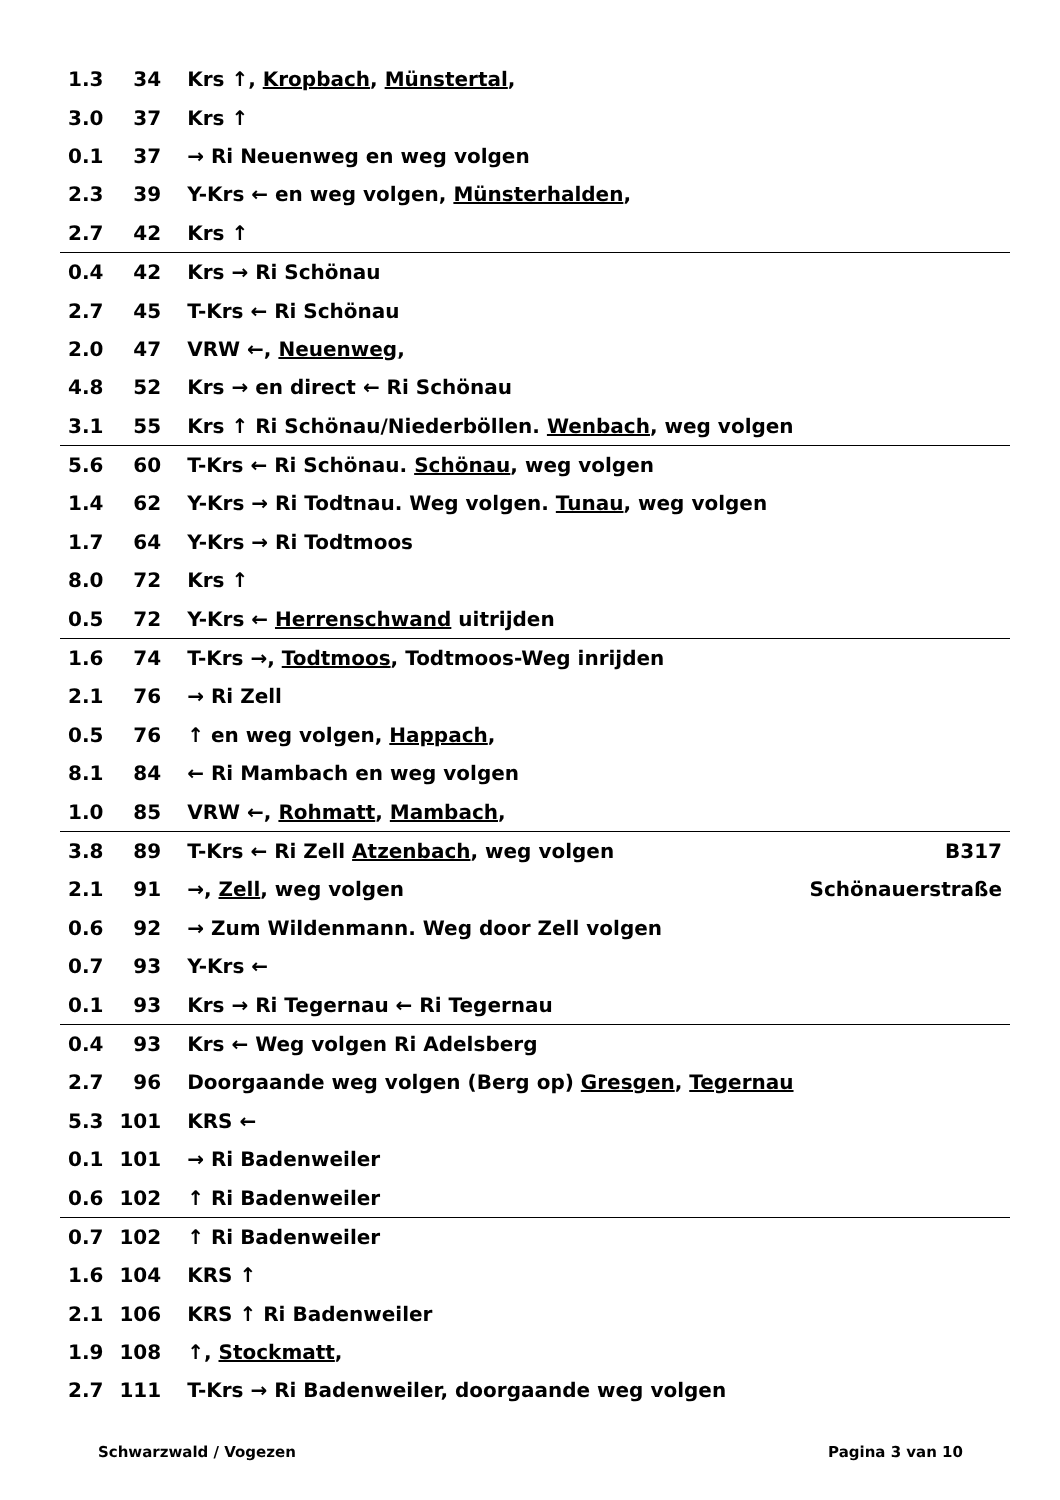| 1.3 | 34 | Krs ↑, Kropbach , Münstertal , | |
| 3.0 | 37 | Krs ↑ | |
| 0.1 | 37 | → Ri Neuenweg en weg volgen | |
| 2.3 | 39 | Y-Krs ← en weg volgen, Münsterhalden , | |
| 2.7 | 42 | Krs ↑ | |
| 0.4 | 42 | Krs → Ri Schönau | |
| 2.7 | 45 | T-Krs ← Ri Schönau | |
| 2.0 | 47 | VRW ←, Neuenweg , | |
| 4.8 | 52 | Krs → en direct ← Ri Schönau | |
| 3.1 | 55 | Krs ↑ Ri Schönau/Niederböllen. Wenbach , weg volgen | |
| 5.6 | 60 | T-Krs ← Ri Schönau. Schönau , weg volgen | |
| 1.4 | 62 | Y-Krs → Ri Todtnau. Weg volgen. Tunau , weg volgen | |
| 1.7 | 64 | Y-Krs → Ri Todtmoos | |
| 8.0 | 72 | Krs ↑ | |
| 0.5 | 72 | Y-Krs ← Herrenschwand uitrijden | |
| 1.6 | 74 | T-Krs →, Todtmoos , Todtmoos-Weg inrijden | |
| 2.1 | 76 | → Ri Zell | |
| 0.5 | 76 | ↑ en weg volgen, Happach , | |
| 8.1 | 84 | ← Ri Mambach en weg volgen | |
| 1.0 | 85 | VRW ←, Rohmatt , Mambach , | |
| 3.8 | 89 | T-Krs ← Ri Zell Atzenbach , weg volgen | B317 |
| 2.1 | 91 | →, Zell , weg volgen | Schönauerstraße |
| 0.6 | 92 | → Zum Wildenmann. Weg door Zell volgen | |
| 0.7 | 93 | Y-Krs ← | |
| 0.1 | 93 | Krs → Ri Tegernau ← Ri Tegernau | |
| 0.4 | 93 | Krs ← Weg volgen Ri Adelsberg | |
| 2.7 | 96 | Doorgaande weg volgen (Berg op) Gresgen , Tegernau | |
| 5.3 | 101 | KRS ← | |
| 0.1 | 101 | → Ri Badenweiler | |
| 0.6 | 102 | ↑ Ri Badenweiler | |
| 0.7 | 102 | ↑ Ri Badenweiler | |
| 1.6 | 104 | KRS ↑ | |
| 2.1 | 106 | KRS ↑ Ri Badenweiler | |
| 1.9 | 108 | ↑, Stockmatt , | |
| 2.7 | 111 | T-Krs → Ri Badenweiler, doorgaande weg volgen | |
Schwarzwald / Vogezen Pagina 3 van 10